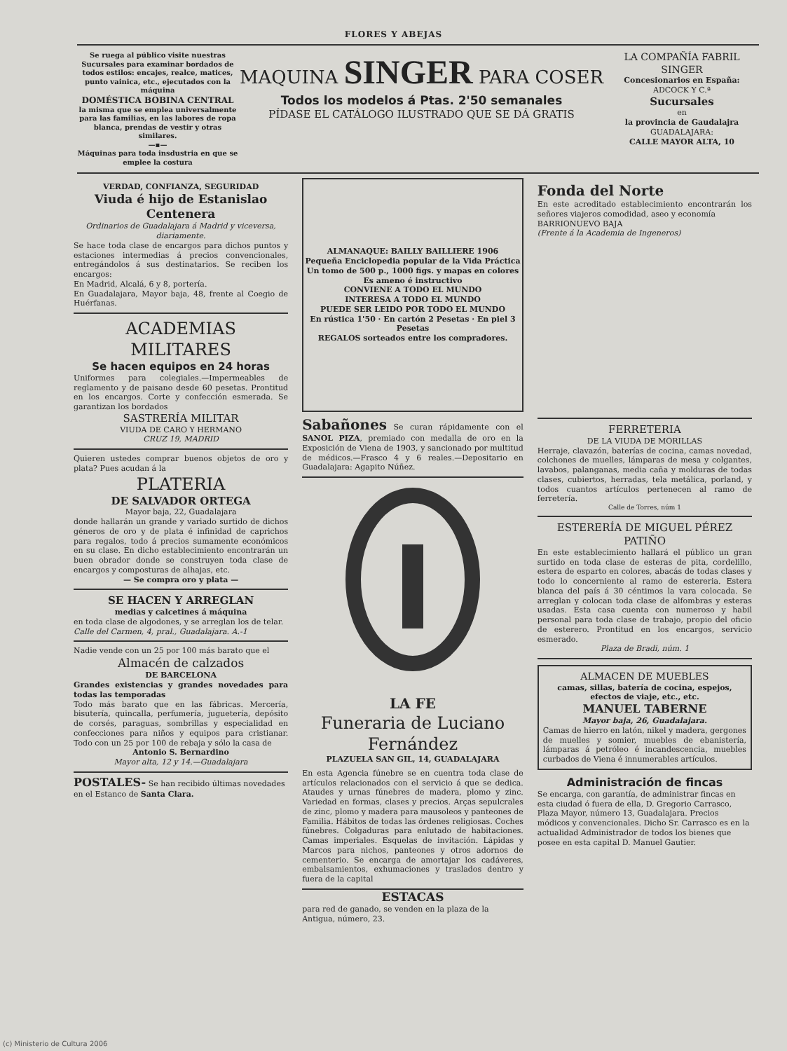FLORES Y ABEJAS
Se ruega al público visite nuestras Sucursales para examinar bordados de todos estilos: encajes, realce, matices, punto vainica, etc., ejecutados con la máquina
DOMÉSTICA BOBINA CENTRAL
la misma que se emplea universalmente para las familias, en las labores de ropa blanca, prendas de vestir y otras similares.
—▪—
Máquinas para toda insdustria en que se emplee la costura
MAQUINA SINGER PARA COSER
Todos los modelos á Ptas. 2'50 semanales
PÍDASE EL CATÁLOGO ILUSTRADO QUE SE DÁ GRATIS
LA COMPAÑÍA FABRIL SINGER
Concesionarios en España:
ADCOCK Y C.ª
Sucursales
en
la provincia de Gaudalajra
GUADALAJARA:
CALLE MAYOR ALTA, 10
VERDAD, CONFIANZA, SEGURIDAD
Viuda é hijo de Estanislao Centenera
Ordinarios de Guadalajara á Madrid y viceversa, diariamente.
Se hace toda clase de encargos para dichos puntos y estaciones intermedias á precios convencionales, entregándolos á sus destinatarios. Se reciben los encargos:
En Madrid, Alcalá, 6 y 8, portería.
En Guadalajara, Mayor baja, 48, frente al Coegio de Huérfanas.
ACADEMIAS MILITARES
Se hacen equipos en 24 horas
Uniformes para colegiales.—Impermeables de reglamento y de paisano desde 60 pesetas. Prontitud en los encargos. Corte y confección esmerada. Se garantizan los bordados
SASTRERÍA MILITAR
VIUDA DE CARO Y HERMANO
CRUZ 19, MADRID
Quieren ustedes comprar buenos objetos de oro y plata? Pues acudan á la
PLATERIA
DE SALVADOR ORTEGA
Mayor baja, 22, Guadalajara
donde hallarán un grande y variado surtido de dichos géneros de oro y de plata é infinidad de caprichos para regalos, todo á precios sumamente económicos en su clase. En dicho establecimiento encontrarán un buen obrador donde se construyen toda clase de encargos y composturas de alhajas, etc.
— Se compra oro y plata —
SE HACEN Y ARREGLAN
medias y calcetines á máquina
en toda clase de algodones, y se arreglan los de telar.
Calle del Carmen, 4, pral., Guadalajara. A.-1
Nadie vende con un 25 por 100 más barato que el
Almacén de calzados
DE BARCELONA
Grandes existencias y grandes novedades para todas las temporadas
Todo más barato que en las fábricas. Mercería, bisutería, quincalla, perfumería, juguetería, depósito de corsés, paraguas, sombrillas y especialidad en confecciones para niños y equipos para cristianar. Todo con un 25 por 100 de rebaja y sólo la casa de
Antonio S. Bernardino
Mayor alta, 12 y 14.—Guadalajara
POSTALES- Se han recibido últimas novedades en el Estanco de Santa Clara.
ALMANAQUE: BAILLY BAILLIERE 1906
Pequeña Enciclopedia popular de la Vida Práctica
Un tomo de 500 p., 1000 figs. y mapas en colores
Es ameno é instructivo
CONVIENE A TODO EL MUNDO
INTERESA A TODO EL MUNDO
PUEDE SER LEIDO POR TODO EL MUNDO
En rústica 1'50 · En cartón 2 Pesetas · En piel 3 Pesetas
REGALOS sorteados entre los compradores.
Sabañones Se curan rápidamente con el SANOL PIZA, premiado con medalla de oro en la Exposición de Viena de 1903, y sancionado por multitud de médicos.—Frasco 4 y 6 reales.—Depositario en Guadalajara: Agapito Núñez.
LA FE
Funeraria de Luciano Fernández
PLAZUELA SAN GIL, 14, GUADALAJARA
En esta Agencia fúnebre se en cuentra toda clase de artículos relacionados con el servicio á que se dedica. Ataudes y urnas fúnebres de madera, plomo y zinc. Variedad en formas, clases y precios. Arças sepulcrales de zinc, plomo y madera para mausoleos y panteones de Familia. Hábitos de todas las órdenes religiosas. Coches fúnebres. Colgaduras para enlutado de habitaciones. Camas imperiales. Esquelas de invitación. Lápidas y Marcos para nichos, panteones y otros adornos de cementerio. Se encarga de amortajar los cadáveres, embalsamientos, exhumaciones y traslados dentro y fuera de la capital
ESTACAS
para red de ganado, se venden en la plaza de la Antigua, número, 23.
Fonda del Norte
En este acreditado establecimiento encontrarán los señores viajeros comodidad, aseo y economía
BARRIONUEVO BAJA
(Frente á la Academia de Ingeneros)
FERRETERIA
DE LA VIUDA DE MORILLAS
Herraje, clavazón, baterías de cocina, camas novedad, colchones de muelles, lámparas de mesa y colgantes, lavabos, palanganas, media caña y molduras de todas clases, cubiertos, herradas, tela metálica, porland, y todos cuantos artículos pertenecen al ramo de ferretería.
Calle de Torres, núm 1
ESTERERÍA DE MIGUEL PÉREZ PATIÑO
En este establecimiento hallará el público un gran surtido en toda clase de esteras de pita, cordelillo, estera de esparto en colores, abacás de todas clases y todo lo concerniente al ramo de estereria. Estera blanca del país á 30 céntimos la vara colocada. Se arreglan y colocan toda clase de alfombras y esteras usadas. Esta casa cuenta con numeroso y habil personal para toda clase de trabajo, propio del oficio de esterero. Prontitud en los encargos, servicio esmerado.
Plaza de Bradi, núm. 1
ALMACEN DE MUEBLES
camas, sillas, batería de cocina, espejos, efectos de viaje, etc., etc.
MANUEL TABERNE
Mayor baja, 26, Guadalajara.
Camas de hierro en latón, nikel y madera, gergones de muelles y somier, muebles de ebanistería, lámparas á petróleo é incandescencia, muebles curbados de Viena é innumerables artículos.
Administración de fincas
Se encarga, con garantía, de administrar fincas en esta ciudad ó fuera de ella, D. Gregorio Carrasco, Plaza Mayor, número 13, Guadalajara. Precios módicos y convencionales. Dicho Sr. Carrasco es en la actualidad Administrador de todos los bienes que posee en esta capital D. Manuel Gautier.
(c) Ministerio de Cultura 2006